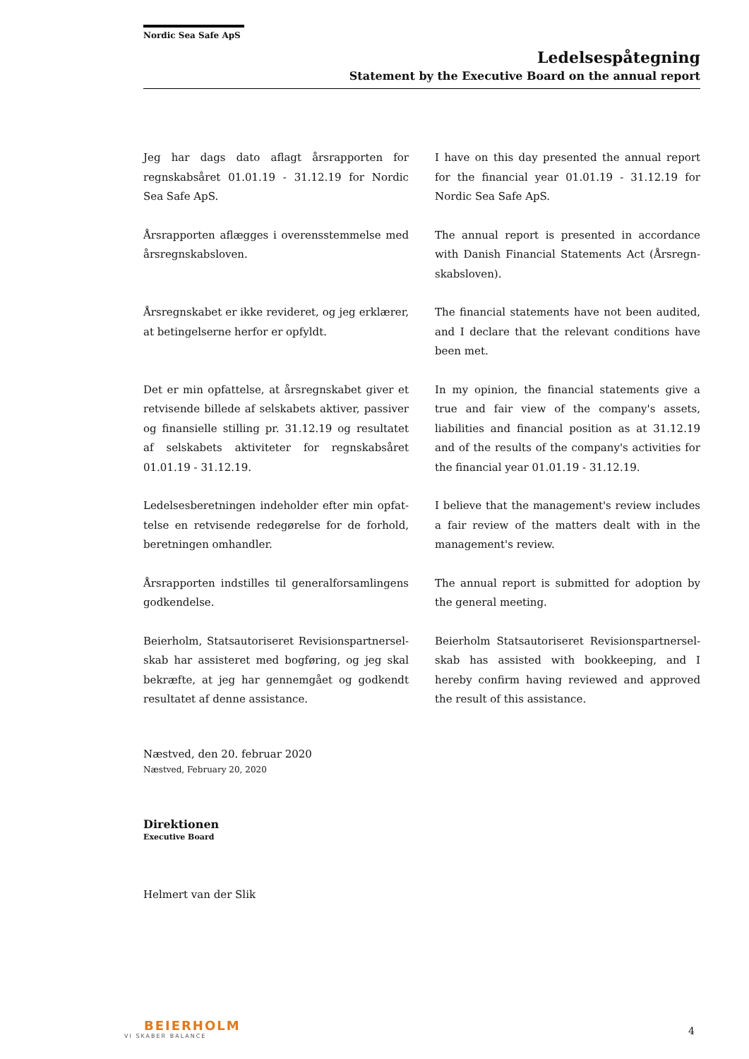Nordic Sea Safe ApS
Ledelsespåtegning
Statement by the Executive Board on the annual report
Jeg har dags dato aflagt årsrapporten for regnskabsåret 01.01.19 - 31.12.19 for Nordic Sea Safe ApS.
I have on this day presented the annual report for the financial year 01.01.19 - 31.12.19 for Nordic Sea Safe ApS.
Årsrapporten aflægges i overensstemmelse med årsregnskabsloven.
The annual report is presented in accordance with Danish Financial Statements Act (Årsregn-skabsloven).
Årsregnskabet er ikke revideret, og jeg erklærer, at betingelserne herfor er opfyldt.
The financial statements have not been audited, and I declare that the relevant conditions have been met.
Det er min opfattelse, at årsregnskabet giver et retvisende billede af selskabets aktiver, passiver og finansielle stilling pr. 31.12.19 og resultatet af selskabets aktiviteter for regnskabsåret 01.01.19 - 31.12.19.
In my opinion, the financial statements give a true and fair view of the company's assets, liabilities and financial position as at 31.12.19 and of the results of the company's activities for the financial year 01.01.19 - 31.12.19.
Ledelsesberetningen indeholder efter min opfat-telse en retvisende redegørelse for de forhold, beretningen omhandler.
I believe that the management's review includes a fair review of the matters dealt with in the management's review.
Årsrapporten indstilles til generalforsamlingens godkendelse.
The annual report is submitted for adoption by the general meeting.
Beierholm, Statsautoriseret Revisionspartnersel-skab har assisteret med bogføring, og jeg skal bekræfte, at jeg har gennemgået og godkendt resultatet af denne assistance.
Beierholm Statsautoriseret Revisionspartnersel-skab has assisted with bookkeeping, and I hereby confirm having reviewed and approved the result of this assistance.
Næstved, den 20. februar 2020
Næstved, February 20, 2020
Direktionen
Executive Board
Helmert van der Slik
BEIERHOLM
VI SKABER BALANCE
4